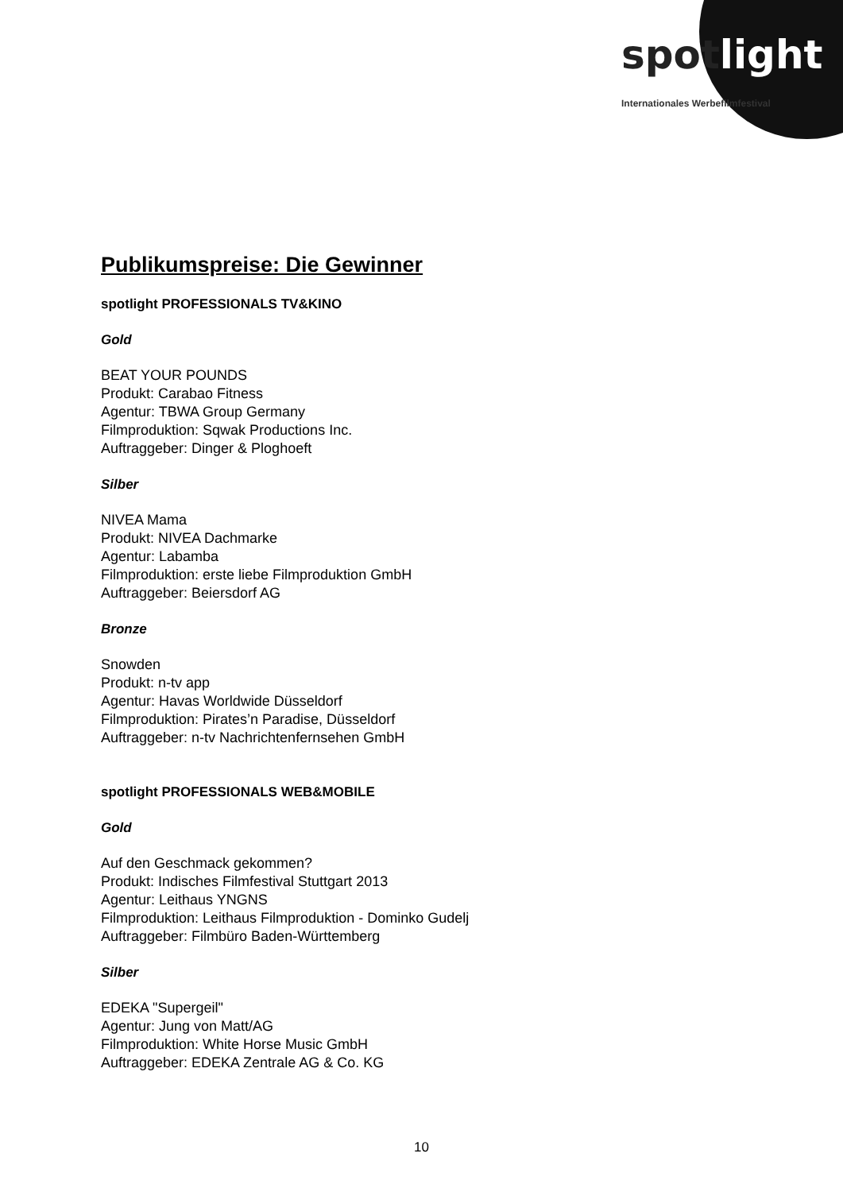spotlight
Internationales Werbefilmfestival
Publikumspreise: Die Gewinner
spotlight PROFESSIONALS TV&KINO
Gold
BEAT YOUR POUNDS
Produkt: Carabao Fitness
Agentur: TBWA Group Germany
Filmproduktion: Sqwak Productions Inc.
Auftraggeber: Dinger & Ploghoeft
Silber
NIVEA Mama
Produkt: NIVEA Dachmarke
Agentur: Labamba
Filmproduktion: erste liebe Filmproduktion GmbH
Auftraggeber: Beiersdorf AG
Bronze
Snowden
Produkt: n-tv app
Agentur: Havas Worldwide Düsseldorf
Filmproduktion: Pirates’n Paradise, Düsseldorf
Auftraggeber: n-tv Nachrichtenfernsehen GmbH
spotlight PROFESSIONALS WEB&MOBILE
Gold
Auf den Geschmack gekommen?
Produkt: Indisches Filmfestival Stuttgart 2013
Agentur: Leithaus YNGNS
Filmproduktion: Leithaus Filmproduktion - Dominko Gudelj
Auftraggeber: Filmbüro Baden-Württemberg
Silber
EDEKA "Supergeil"
Agentur: Jung von Matt/AG
Filmproduktion: White Horse Music GmbH
Auftraggeber: EDEKA Zentrale AG & Co. KG
10